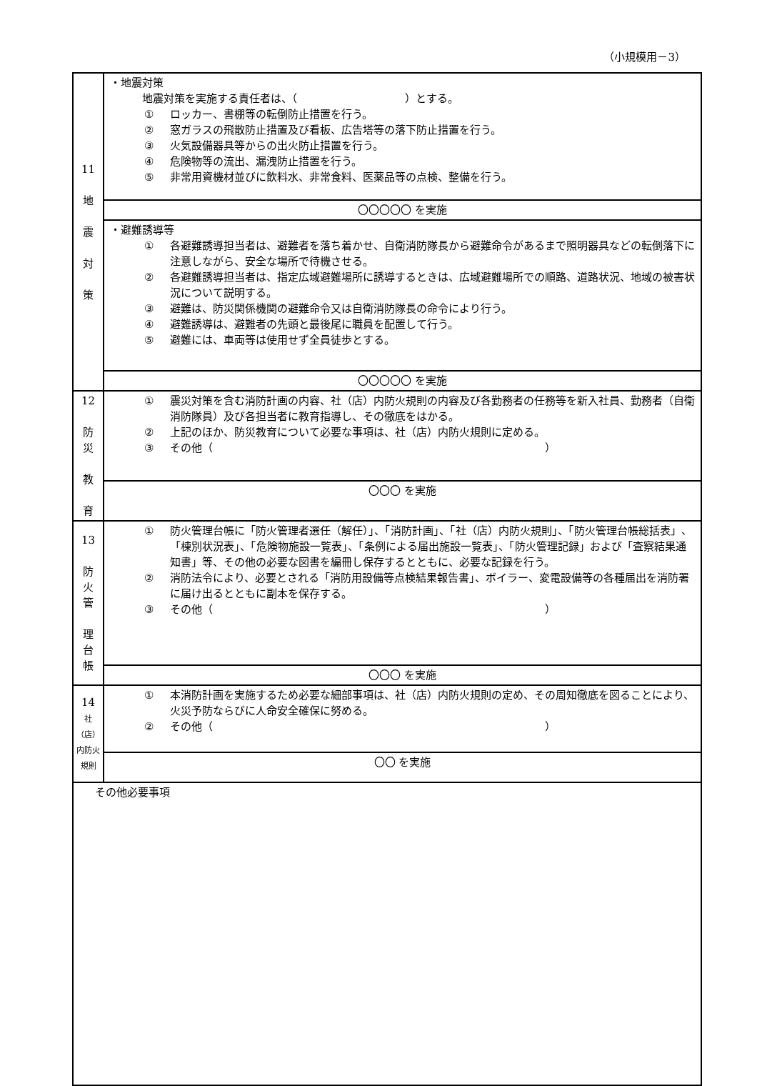（小規模用－3）
| 11 地 震 対 策 | ・地震対策 地震対策を実施する責任者は、（ ）とする。 ① ロッカー、書棚等の転倒防止措置を行う。 ② 窓ガラスの飛散防止措置及び看板、広告塔等の落下防止措置を行う。 ③ 火気設備器具等からの出火防止措置を行う。 ④ 危険物等の流出、漏洩防止措置を行う。 ⑤ 非常用資機材並びに飲料水、非常食料、医薬品等の点検、整備を行う。 |
| | 〇〇〇〇〇 を実施 |
| | ・避難誘導等 ① 各避難誘導担当者は、避難者を落ち着かせ、自衛消防隊長から避難命令があるまで照明器具などの転倒落下に注意しながら、安全な場所で待機させる。 ② 各避難誘導担当者は、指定広域避難場所に誘導するときは、広域避難場所での順路、道路状況、地域の被害状況について説明する。 ③ 避難は、防災関係機関の避難命令又は自衛消防隊長の命令により行う。 ④ 避難誘導は、避難者の先頭と最後尾に職員を配置して行う。 ⑤ 避難には、車両等は使用せず全員徒歩とする。 |
| | 〇〇〇〇〇 を実施 |
| 12 防 災 教 育 | ① 震災対策を含む消防計画の内容、社（店）内防火規則の内容及び各勤務者の任務等を新入社員、勤務者（自衛消防隊員）及び各担当者に教育指導し、その徹底をはかる。 ② 上記のほか、防災教育について必要な事項は、社（店）内防火規則に定める。 ③ その他（ ） |
| | 〇〇〇 を実施 |
| 13 防 火 管 理 台 帳 | ① 防火管理台帳に「防火管理者選任（解任）」、「消防計画」、「社（店）内防火規則」、「防火管理台帳総括表」、「棟別状況表」、「危険物施設一覧表」、「条例による届出施設一覧表」、「防火管理記録」および「査察結果通知書」等、その他の必要な図書を編冊し保存するとともに、必要な記録を行う。 ② 消防法令により、必要とされる「消防用設備等点検結果報告書」、ボイラー、変電設備等の各種届出を消防署に届け出るとともに副本を保存する。 ③ その他（ ） |
| | 〇〇〇 を実施 |
| 14 社（店）内防火規則 | ① 本消防計画を実施するため必要な細部事項は、社（店）内防火規則の定め、その周知徹底を図ることにより、火災予防ならびに人命安全確保に努める。 ② その他（ ） |
| | 〇〇 を実施 |
| その他必要事項 | |